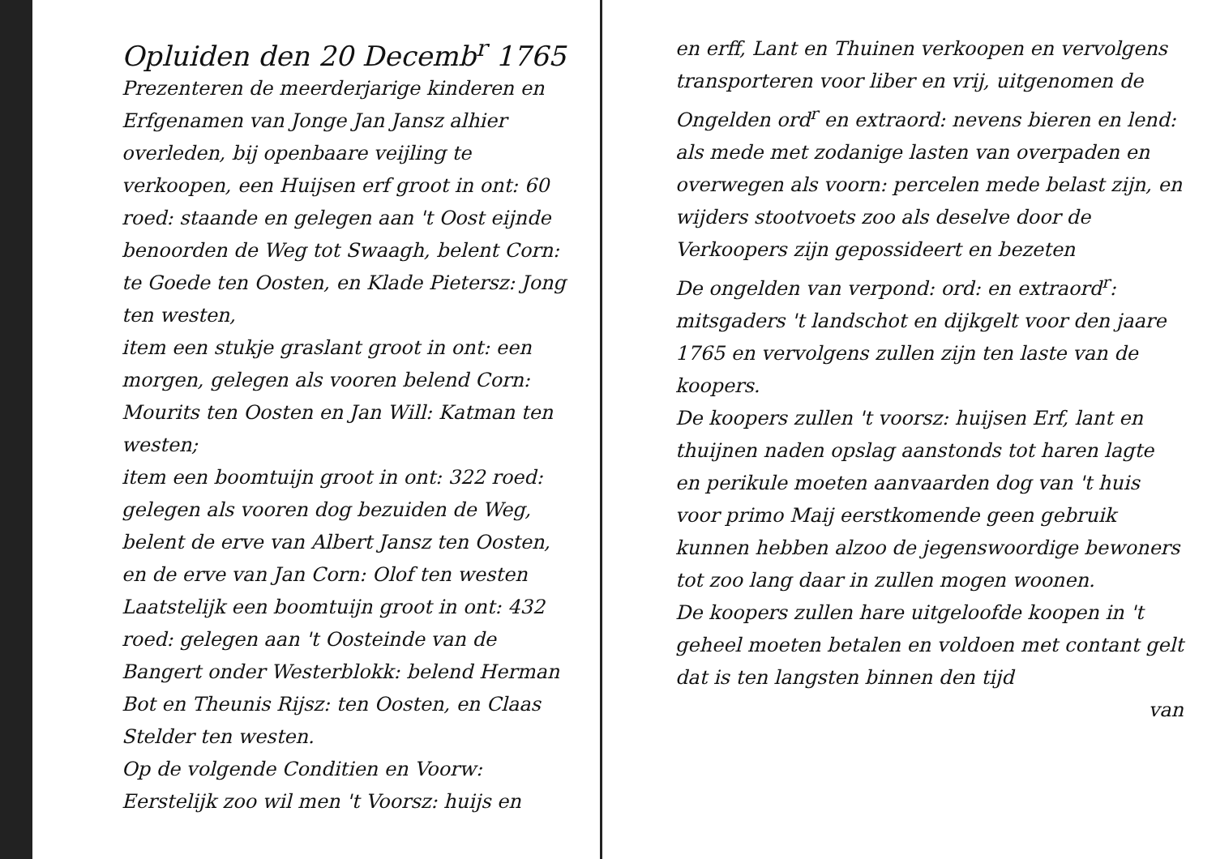Opluiden den 20 Decemb<sup>r</sup> 1765
Prezenteren de meerderjarige kinderen en Erfgenamen van Jonge Jan Jansz alhier overleden, bij openbaare veijling te verkoopen, een Huijsen erf groot in ont: 60 roed: staande en gelegen aan 't Oost eijnde benoorden de Weg tot Swaagh, belent Corn: te Goede ten Oosten, en Klade Pietersz: Jong ten westen,
item een stukje graslant groot in ont: een morgen, gelegen als vooren belend Corn: Mourits ten Oosten en Jan Will: Katman ten westen;
item een boomtuijn groot in ont: 322 roed: gelegen als vooren dog bezuiden de Weg, belent de erve van Albert Jansz ten Oosten, en de erve van Jan Corn: Olof ten westen
Laatstelijk een boomtuijn groot in ont: 432 roed: gelegen aan 't Oosteinde van de Bangert onder Westerblokk: belend Herman Bot en Theunis Rijsz: ten Oosten, en Claas Stelder ten westen.
Op de volgende Conditien en Voorw: Eerstelijk zoo wil men 't Voorsz: huijs en
en erff, Lant en Thuinen verkoopen en vervolgens transporteren voor liber en vrij, uitgenomen de Ongelden ord<sup>r</sup> en extraord: nevens bieren en lend: als mede met zodanige lasten van overpaden en overwegen als voorn: percelen mede belast zijn, en wijders stootvoets zoo als deselve door de Verkoopers zijn gepossideert en bezeten
De ongelden van verpond: ord: en extraord<sup>r</sup>: mitsgaders 't landschot en dijkgelt voor den jaare 1765 en vervolgens zullen zijn ten laste van de koopers.
De koopers zullen 't voorsz: huijsen Erf, lant en thuijnen naden opslag aanstonds tot haren lagte en perikule moeten aanvaarden dog van 't huis voor primo Maij eerstkomende geen gebruik kunnen hebben alzoo de jegenswoordige bewoners tot zoo lang daar in zullen mogen woonen.
De koopers zullen hare uitgeloofde koopen in 't geheel moeten betalen en voldoen met contant gelt dat is ten langsten binnen den tijd
van